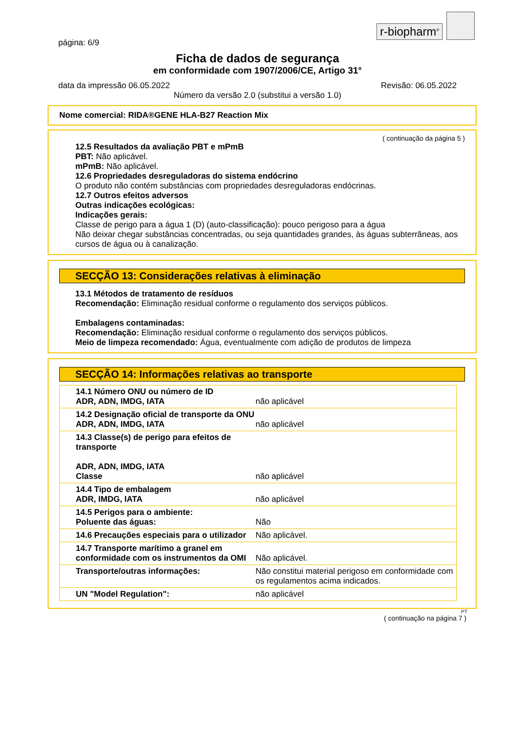r-biopharm<sup>®</sup>
página: 6/9
Ficha de dados de segurança
em conformidade com 1907/2006/CE, Artigo 31°
data da impressão 06.05.2022 Revisão: 06.05.2022
Número da versão 2.0 (substitui a versão 1.0)
Nome comercial: RIDA®GENE HLA-B27 Reaction Mix
( continuação da página 5 )
12.5 Resultados da avaliação PBT e mPmB
PBT: Não aplicável.
mPmB: Não aplicável.
12.6 Propriedades desreguladoras do sistema endócrino
O produto não contém substâncias com propriedades desreguladoras endócrinas.
12.7 Outros efeitos adversos
Outras indicações ecológicas:
Indicações gerais:
Classe de perigo para a água 1 (D) (auto-classificação): pouco perigoso para a água
Não deixar chegar substâncias concentradas, ou seja quantidades grandes, às águas subterrâneas, aos cursos de água ou à canalização.
SECÇÃO 13: Considerações relativas à eliminação
13.1 Métodos de tratamento de resíduos
Recomendação: Eliminação residual conforme o regulamento dos serviços públicos.
Embalagens contaminadas:
Recomendação: Eliminação residual conforme o regulamento dos serviços públicos.
Meio de limpeza recomendado: Água, eventualmente com adição de produtos de limpeza
SECÇÃO 14: Informações relativas ao transporte
| 14.1 Número ONU ou número de ID ADR, ADN, IMDG, IATA | não aplicável |
| 14.2 Designação oficial de transporte da ONU ADR, ADN, IMDG, IATA | não aplicável |
| 14.3 Classe(s) de perigo para efeitos de transporte ADR, ADN, IMDG, IATA Classe | não aplicável |
| 14.4 Tipo de embalagem ADR, IMDG, IATA | não aplicável |
| 14.5 Perigos para o ambiente: Poluente das águas: | Não |
| 14.6 Precauções especiais para o utilizador | Não aplicável. |
| 14.7 Transporte marítimo a granel em conformidade com os instrumentos da OMI | Não aplicável. |
| Transporte/outras informações: | Não constitui material perigoso em conformidade com os regulamentos acima indicados. |
| UN "Model Regulation": | não aplicável |
PT
( continuação na página 7 )